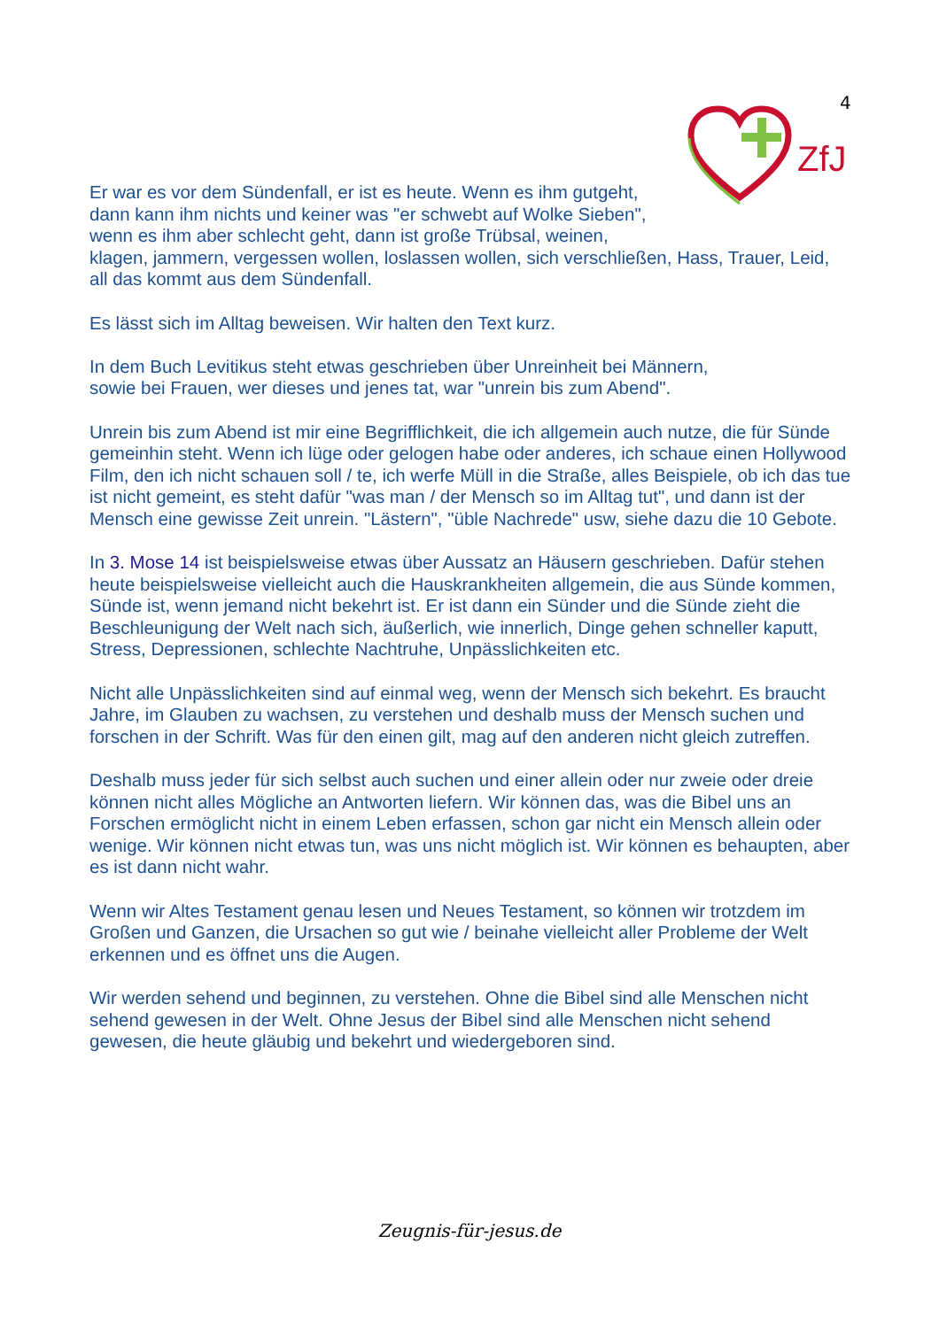4
ZfJ
Er war es vor dem Sündenfall, er ist es heute. Wenn es ihm gutgeht,
dann kann ihm nichts und keiner was "er schwebt auf Wolke Sieben",
wenn es ihm aber schlecht geht, dann ist große Trübsal, weinen,
klagen, jammern, vergessen wollen, loslassen wollen, sich verschließen, Hass, Trauer, Leid, all das kommt aus dem Sündenfall.
Es lässt sich im Alltag beweisen. Wir halten den Text kurz.
In dem Buch Levitikus steht etwas geschrieben über Unreinheit bei Männern,
sowie bei Frauen, wer dieses und jenes tat, war "unrein bis zum Abend".
Unrein bis zum Abend ist mir eine Begrifflichkeit, die ich allgemein auch nutze, die für Sünde gemeinhin steht. Wenn ich lüge oder gelogen habe oder anderes, ich schaue einen Hollywood Film, den ich nicht schauen soll / te, ich werfe Müll in die Straße, alles Beispiele, ob ich das tue ist nicht gemeint, es steht dafür "was man / der Mensch so im Alltag tut", und dann ist der Mensch eine gewisse Zeit unrein. "Lästern", "üble Nachrede" usw, siehe dazu die 10 Gebote.
In 3. Mose 14 ist beispielsweise etwas über Aussatz an Häusern geschrieben. Dafür stehen heute beispielsweise vielleicht auch die Hauskrankheiten allgemein, die aus Sünde kommen, Sünde ist, wenn jemand nicht bekehrt ist. Er ist dann ein Sünder und die Sünde zieht die Beschleunigung der Welt nach sich, äußerlich, wie innerlich, Dinge gehen schneller kaputt, Stress, Depressionen, schlechte Nachtruhe, Unpässlichkeiten etc.
Nicht alle Unpässlichkeiten sind auf einmal weg, wenn der Mensch sich bekehrt. Es braucht Jahre, im Glauben zu wachsen, zu verstehen und deshalb muss der Mensch suchen und forschen in der Schrift. Was für den einen gilt, mag auf den anderen nicht gleich zutreffen.
Deshalb muss jeder für sich selbst auch suchen und einer allein oder nur zweie oder dreie können nicht alles Mögliche an Antworten liefern. Wir können das, was die Bibel uns an Forschen ermöglicht nicht in einem Leben erfassen, schon gar nicht ein Mensch allein oder wenige. Wir können nicht etwas tun, was uns nicht möglich ist. Wir können es behaupten, aber es ist dann nicht wahr.
Wenn wir Altes Testament genau lesen und Neues Testament, so können wir trotzdem im Großen und Ganzen, die Ursachen so gut wie / beinahe vielleicht aller Probleme der Welt erkennen und es öffnet uns die Augen.
Wir werden sehend und beginnen, zu verstehen. Ohne die Bibel sind alle Menschen nicht sehend gewesen in der Welt. Ohne Jesus der Bibel sind alle Menschen nicht sehend gewesen, die heute gläubig und bekehrt und wiedergeboren sind.
Zeugnis-für-jesus.de